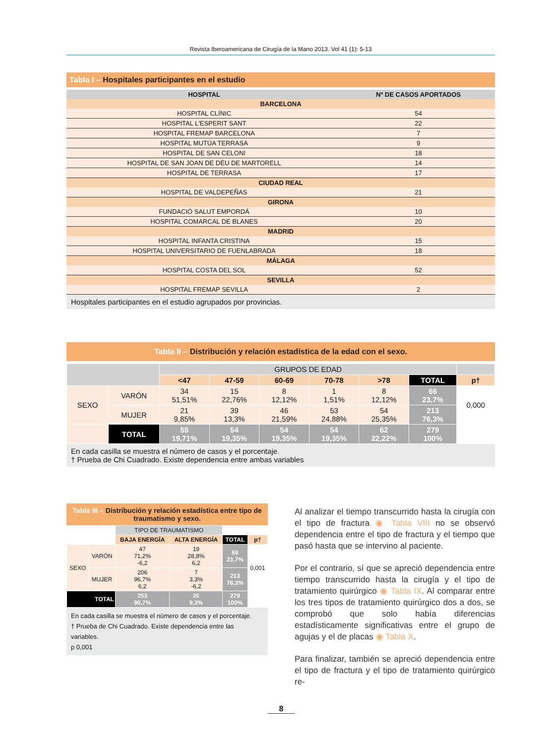Revista Iberoamericana de Cirugía de la Mano 2013. Vol 41 (1): 5-13
Tabla I – Hospitales participantes en el estudio
| HOSPITAL | Nº DE CASOS APORTADOS |
| --- | --- |
| BARCELONA | |
| HOSPITAL CLÍNIC | 54 |
| HOSPITAL L'ESPERIT SANT | 22 |
| HOSPITAL FREMAP BARCELONA | 7 |
| HOSPITAL MUTÚA TERRASA | 9 |
| HOSPITAL DE SAN CELONI | 18 |
| HOSPITAL DE SAN JOAN DE DÉU DE MARTORELL | 14 |
| HOSPITAL DE TERRASA | 17 |
| CIUDAD REAL | |
| HOSPITAL DE VALDEPEÑAS | 21 |
| GIRONA | |
| FUNDACIÓ SALUT EMPORDÁ | 10 |
| HOSPITAL COMARCAL DE BLANES | 20 |
| MADRID | |
| HOSPITAL INFANTA CRISTINA | 15 |
| HOSPITAL UNIVERSITARIO DE FUENLABRADA | 18 |
| MÁLAGA | |
| HOSPITAL COSTA DEL SOL | 52 |
| SEVILLA | |
| HOSPITAL FREMAP SEVILLA | 2 |
Hospitales participantes en el estudio agrupados por provincias.
Tabla II – Distribución y relación estadística de la edad con el sexo.
| | | GRUPOS DE EDAD | | | | | | |
| | | <47 | 47-59 | 60-69 | 70-78 | >78 | TOTAL | p† |
| SEXO | VARÓN | 34 51,51% | 15 22,76% | 8 12,12% | 1 1,51% | 8 12,12% | 66 23,7% | 0,000 |
| | MUJER | 21 9,85% | 39 13,3% | 46 21,59% | 53 24,88% | 54 25,35% | 213 76,3% | |
| | TOTAL | 55 19,71% | 54 19,35% | 54 19,35% | 54 19,35% | 62 22,22% | 279 100% | |
En cada casilla se muestra el número de casos y el porcentaje.
† Prueba de Chi Cuadrado. Existe dependencia entre ambas variables
Tabla III – Distribución y relación estadística entre tipo de traumatismo y sexo.
| | | TIPO DE TRAUMATISMO | | | |
| | | BAJA ENERGÍA | ALTA ENERGÍA | TOTAL | p† |
| SEXO | VARÓN | 47 71,2% -6,2 | 19 28,8% 6,2 | 66 23,7% | 0,001 |
| | MUJER | 206 96,7% 6,2 | 7 3,3% -6,2 | 213 76,3% | |
| TOTAL | | 253 90,7% | 26 9,3% | 279 100% | |
En cada casilla se muestra el número de casos y el porcentaje.
† Prueba de Chi Cuadrado. Existe dependencia entre las variables.
p 0,001
Al analizar el tiempo transcurrido hasta la cirugía con el tipo de fractura ◉ Tabla VIII no se observó dependencia entre el tipo de fractura y el tiempo que pasó hasta que se intervino al paciente.
Por el contrario, sí que se apreció dependencia entre tiempo transcurrido hasta la cirugía y el tipo de tratamiento quirúrgico ◉ Tabla IX. Al comparar entre los tres tipos de tratamiento quirúrgico dos a dos, se comprobó que solo había diferencias estadísticamente significativas entre el grupo de agujas y el de placas ◉ Tabla X.
Para finalizar, también se apreció dependencia entre el tipo de fractura y el tipo de tratamiento quirúrgico re-
8